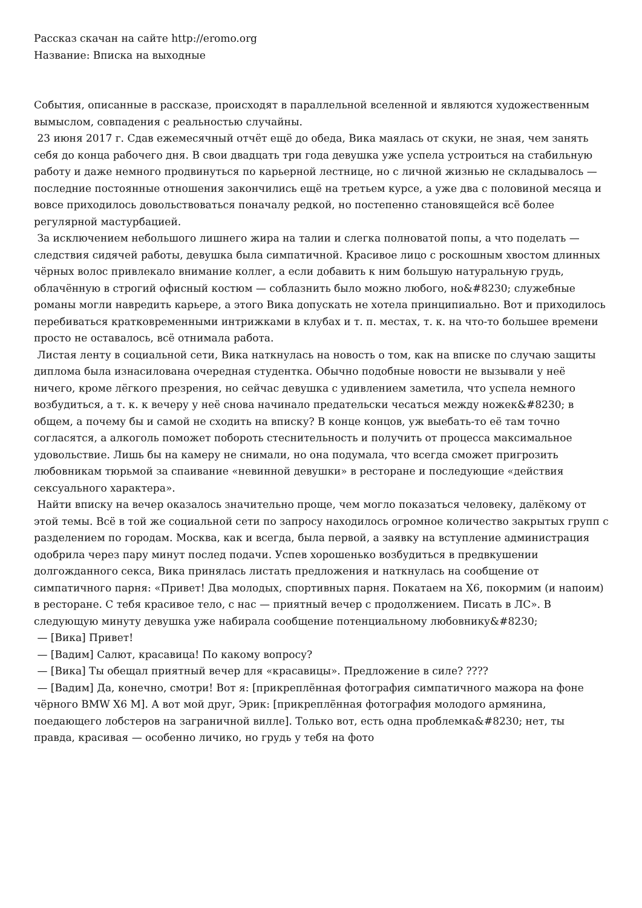Рассказ скачан на сайте http://eromo.org
Название: Вписка на выходные
События, описанные в рассказе, происходят в параллельной вселенной и являются художественным вымыслом, совпадения с реальностью случайны.
23 июня 2017 г. Сдав ежемесячный отчёт ещё до обеда, Вика маялась от скуки, не зная, чем занять себя до конца рабочего дня. В свои двадцать три года девушка уже успела устроиться на стабильную работу и даже немного продвинуться по карьерной лестнице, но с личной жизнью не складывалось — последние постоянные отношения закончились ещё на третьем курсе, а уже два с половиной месяца и вовсе приходилось довольствоваться поначалу редкой, но постепенно становящейся всё более регулярной мастурбацией.
За исключением небольшого лишнего жира на талии и слегка полноватой попы, а что поделать — следствия сидячей работы, девушка была симпатичной. Красивое лицо с роскошным хвостом длинных чёрных волос привлекало внимание коллег, а если добавить к ним большую натуральную грудь, облачённую в строгий офисный костюм — соблазнить было можно любого, но&#8230; служебные романы могли навредить карьере, а этого Вика допускать не хотела принципиально. Вот и приходилось перебиваться кратковременными интрижками в клубах и т. п. местах, т. к. на что-то большее времени просто не оставалось, всё отнимала работа.
Листая ленту в социальной сети, Вика наткнулась на новость о том, как на вписке по случаю защиты диплома была изнасилована очередная студентка. Обычно подобные новости не вызывали у неё ничего, кроме лёгкого презрения, но сейчас девушка с удивлением заметила, что успела немного возбудиться, а т. к. к вечеру у неё снова начинало предательски чесаться между ножек&#8230; в общем, а почему бы и самой не сходить на вписку? В конце концов, уж выебать-то её там точно согласятся, а алкоголь поможет побороть стеснительность и получить от процесса максимальное удовольствие. Лишь бы на камеру не снимали, но она подумала, что всегда сможет пригрозить любовникам тюрьмой за спаивание «невинной девушки» в ресторане и последующие «действия сексуального характера».
Найти вписку на вечер оказалось значительно проще, чем могло показаться человеку, далёкому от этой темы. Всё в той же социальной сети по запросу находилось огромное количество закрытых групп с разделением по городам. Москва, как и всегда, была первой, а заявку на вступление администрация одобрила через пару минут послед подачи. Успев хорошенько возбудиться в предвкушении долгожданного секса, Вика принялась листать предложения и наткнулась на сообщение от симпатичного парня: «Привет! Два молодых, спортивных парня. Покатаем на Х6, покормим (и напоим) в ресторане. С тебя красивое тело, с нас — приятный вечер с продолжением. Писать в ЛС». В следующую минуту девушка уже набирала сообщение потенциальному любовнику&#8230;
— [Вика] Привет!
— [Вадим] Салют, красавица! По какому вопросу?
— [Вика] Ты обещал приятный вечер для «красавицы». Предложение в силе? ????
— [Вадим] Да, конечно, смотри! Вот я: [прикреплённая фотография симпатичного мажора на фоне чёрного BMW X6 M]. А вот мой друг, Эрик: [прикреплённая фотография молодого армянина, поедающего лобстеров на заграничной вилле]. Только вот, есть одна проблемка&#8230; нет, ты правда, красивая — особенно личико, но грудь у тебя на фото